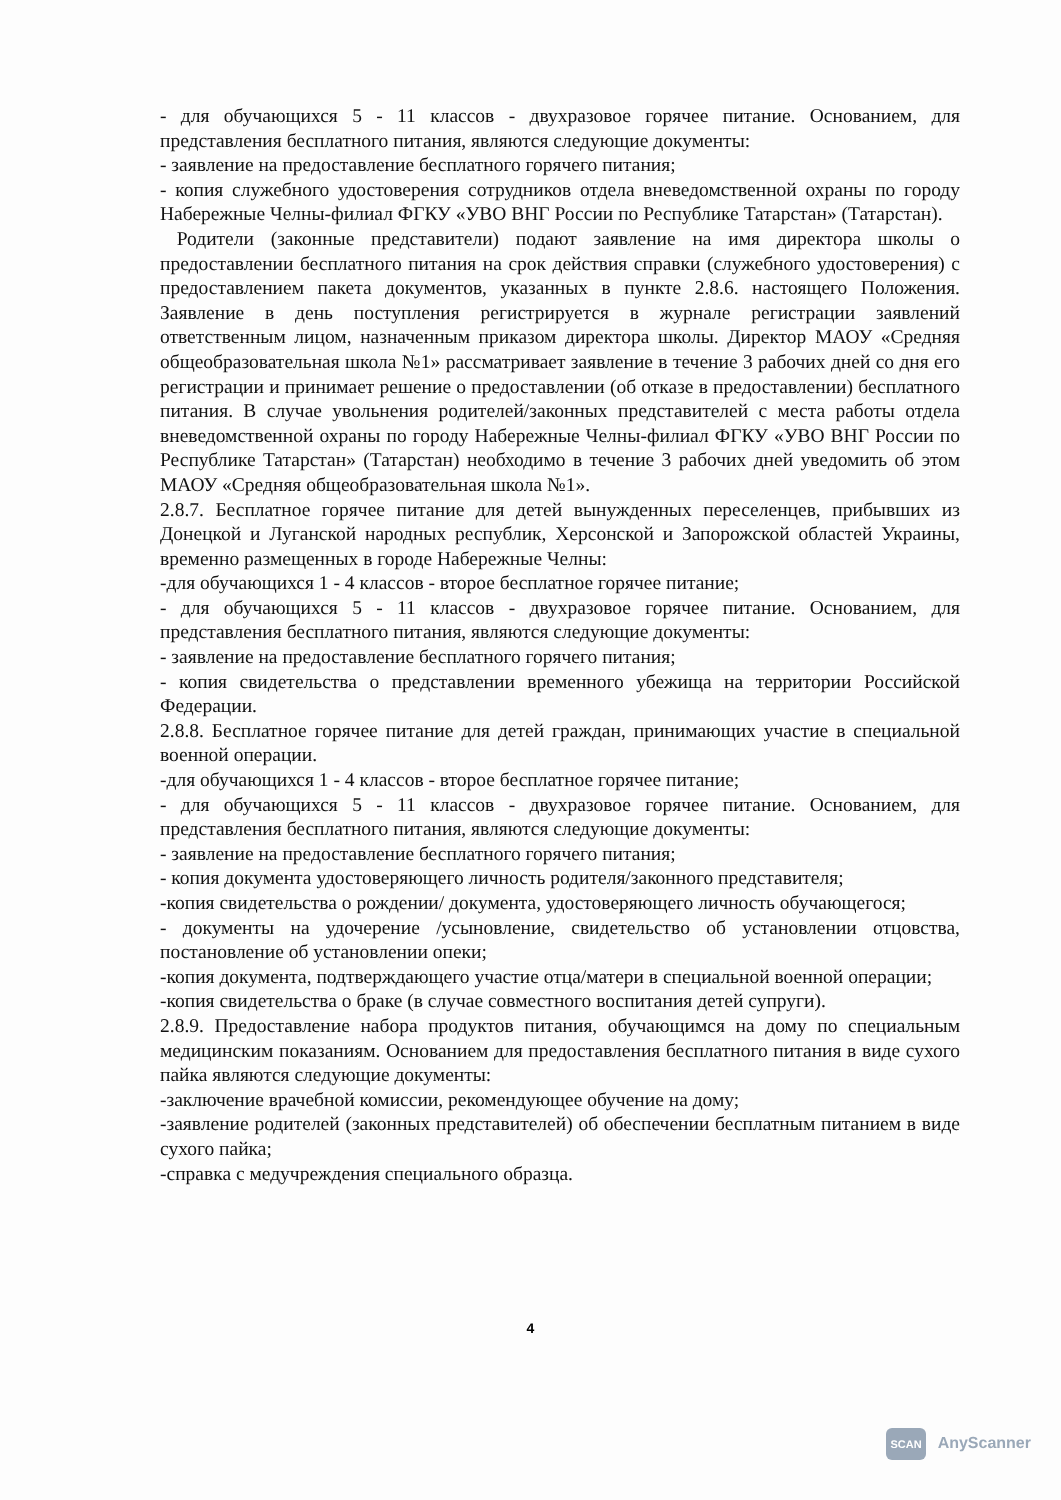- для обучающихся 5 - 11 классов - двухразовое горячее питание. Основанием, для представления бесплатного питания, являются следующие документы:
- заявление на предоставление бесплатного горячего питания;
- копия служебного удостоверения сотрудников отдела вневедомственной охраны по городу Набережные Челны-филиал ФГКУ «УВО ВНГ России по Республике Татарстан» (Татарстан).
Родители (законные представители) подают заявление на имя директора школы о предоставлении бесплатного питания на срок действия справки (служебного удостоверения) с предоставлением пакета документов, указанных в пункте 2.8.6. настоящего Положения. Заявление в день поступления регистрируется в журнале регистрации заявлений ответственным лицом, назначенным приказом директора школы. Директор МАОУ «Средняя общеобразовательная школа №1» рассматривает заявление в течение 3 рабочих дней со дня его регистрации и принимает решение о предоставлении (об отказе в предоставлении) бесплатного питания. В случае увольнения родителей/законных представителей с места работы отдела вневедомственной охраны по городу Набережные Челны-филиал ФГКУ «УВО ВНГ России по Республике Татарстан» (Татарстан) необходимо в течение 3 рабочих дней уведомить об этом МАОУ «Средняя общеобразовательная школа №1».
2.8.7. Бесплатное горячее питание для детей вынужденных переселенцев, прибывших из Донецкой и Луганской народных республик, Херсонской и Запорожской областей Украины, временно размещенных в городе Набережные Челны:
-для обучающихся 1 - 4 классов - второе бесплатное горячее питание;
- для обучающихся 5 - 11 классов - двухразовое горячее питание. Основанием, для представления бесплатного питания, являются следующие документы:
- заявление на предоставление бесплатного горячего питания;
- копия свидетельства о представлении временного убежища на территории Российской Федерации.
2.8.8. Бесплатное горячее питание для детей граждан, принимающих участие в специальной военной операции.
-для обучающихся 1 - 4 классов - второе бесплатное горячее питание;
- для обучающихся 5 - 11 классов - двухразовое горячее питание. Основанием, для представления бесплатного питания, являются следующие документы:
- заявление на предоставление бесплатного горячего питания;
- копия документа удостоверяющего личность родителя/законного представителя;
-копия свидетельства о рождении/ документа, удостоверяющего личность обучающегося;
- документы на удочерение /усыновление, свидетельство об установлении отцовства, постановление об установлении опеки;
-копия документа, подтверждающего участие отца/матери в специальной военной операции;
-копия свидетельства о браке (в случае совместного воспитания детей супруги).
2.8.9. Предоставление набора продуктов питания, обучающимся на дому по специальным медицинским показаниям. Основанием для предоставления бесплатного питания в виде сухого пайка являются следующие документы:
-заключение врачебной комиссии, рекомендующее обучение на дому;
-заявление родителей (законных представителей) об обеспечении бесплатным питанием в виде сухого пайка;
-справка с медучреждения специального образца.
4
SCAN AnyScanner